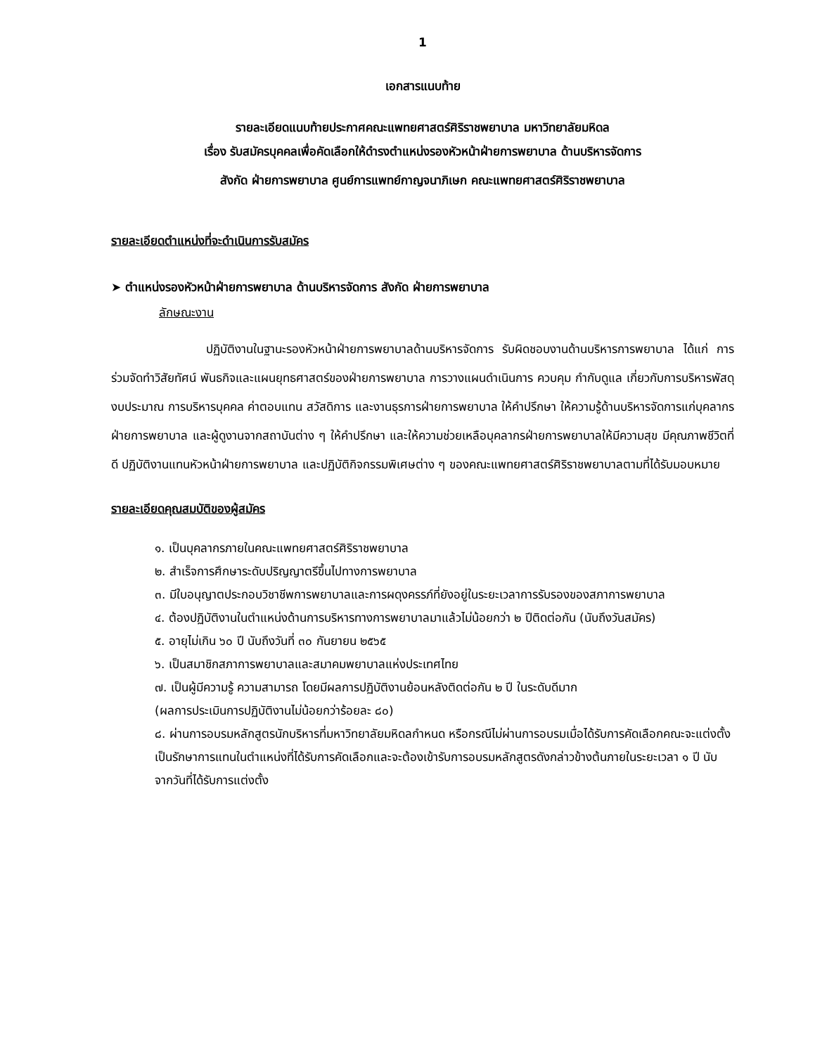1
เอกสารแนบท้าย
รายละเอียดแนบท้ายประกาศคณะแพทยศาสตร์ศิริราชพยาบาล มหาวิทยาลัยมหิดล
เรื่อง รับสมัครบุคคลเพื่อคัดเลือกให้ดำรงตำแหน่งรองหัวหน้าฝ่ายการพยาบาล ด้านบริหารจัดการ
สังกัด ฝ่ายการพยาบาล ศูนย์การแพทย์กาญจนาภิเษก คณะแพทยศาสตร์ศิริราชพยาบาล
รายละเอียดตำแหน่งที่จะดำเนินการรับสมัคร
➤ ตำแหน่งรองหัวหน้าฝ่ายการพยาบาล ด้านบริหารจัดการ สังกัด ฝ่ายการพยาบาล
ลักษณะงาน
ปฏิบัติงานในฐานะรองหัวหน้าฝ่ายการพยาบาลด้านบริหารจัดการ รับผิดชอบงานด้านบริหารการพยาบาล ได้แก่ การร่วมจัดทำวิสัยทัศน์ พันธกิจและแผนยุทธศาสตร์ของฝ่ายการพยาบาล การวางแผนดำเนินการ ควบคุม กำกับดูแล เกี่ยวกับการบริหารพัสดุ งบประมาณ การบริหารบุคคล ค่าตอบแทน สวัสดิการ และงานธุรการฝ่ายการพยาบาล ให้คำปรึกษา ให้ความรู้ด้านบริหารจัดการแก่บุคลากรฝ่ายการพยาบาล และผู้ดูงานจากสถาบันต่าง ๆ ให้คำปรึกษา และให้ความช่วยเหลือบุคลากรฝ่ายการพยาบาลให้มีความสุข มีคุณภาพชีวิตที่ดี ปฏิบัติงานแทนหัวหน้าฝ่ายการพยาบาล และปฏิบัติกิจกรรมพิเศษต่าง ๆ ของคณะแพทยศาสตร์ศิริราชพยาบาลตามที่ได้รับมอบหมาย
รายละเอียดคุณสมบัติของผู้สมัคร
๑. เป็นบุคลากรภายในคณะแพทยศาสตร์ศิริราชพยาบาล
๒. สำเร็จการศึกษาระดับปริญญาตรีขึ้นไปทางการพยาบาล
๓. มีใบอนุญาตประกอบวิชาชีพการพยาบาลและการผดุงครรภ์ที่ยังอยู่ในระยะเวลาการรับรองของสภาการพยาบาล
๔. ต้องปฏิบัติงานในตำแหน่งด้านการบริหารทางการพยาบาลมาแล้วไม่น้อยกว่า ๒ ปีติดต่อกัน (นับถึงวันสมัคร)
๕. อายุไม่เกิน ๖๐ ปี นับถึงวันที่ ๓๐ กันยายน ๒๕๖๕
๖. เป็นสมาชิกสภาการพยาบาลและสมาคมพยาบาลแห่งประเทศไทย
๗. เป็นผู้มีความรู้ ความสามารถ โดยมีผลการปฏิบัติงานย้อนหลังติดต่อกัน ๒ ปี ในระดับดีมาก
(ผลการประเมินการปฏิบัติงานไม่น้อยกว่าร้อยละ ๘๐)
๘. ผ่านการอบรมหลักสูตรนักบริหารที่มหาวิทยาลัยมหิดลกำหนด หรือกรณีไม่ผ่านการอบรมเมื่อได้รับการคัดเลือกคณะจะแต่งตั้งเป็นรักษาการแทนในตำแหน่งที่ได้รับการคัดเลือกและจะต้องเข้ารับการอบรมหลักสูตรดังกล่าวข้างต้นภายในระยะเวลา ๑ ปี นับจากวันที่ได้รับการแต่งตั้ง